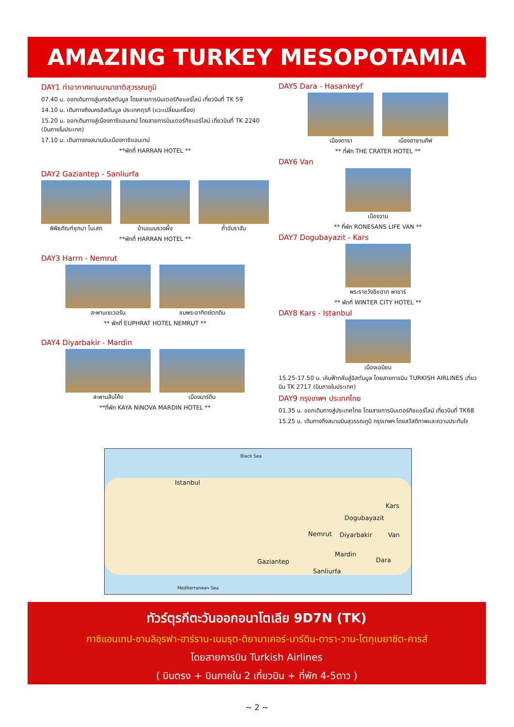AMAZING TURKEY MESOPOTAMIA 9D7N
DAY1 ท่าอากาศยานนานาชาติสุวรรณภูมิ
07.40 น. ออกเดินทางสู่นครอิสตันบูล โดยสายการบินเตอร์กิชแอร์ไลน์ เที่ยวบินที่ TK 59
14.10 น. เดินทางถึงนครอิสตันบูล ประเทศตุรกี (แวะเปลี่ยนเครื่อง)
15.20 น. ออกเดินทางสู่เมืองกาซิแอนเทป โดยสายการบินเตอร์กิชแอร์ไลน์ เที่ยวบินที่ TK 2240 (บินภายในประเทศ)
17.10 น. เดินทางถงสนามบินเมืองกาซิแอนเทป
**พักที่ HARRAN HOTEL **
DAY2 Gaziantep - Sanliurfa
พิพิธภัณฑ์ซุกมา โมเสก บ้านแบบรวงผึ้ง ถ้ำอับราฮัม
**พักที่ HARRAN HOTEL **
DAY3 Harrn - Nemrut
สะพานเซเวอรัน ชมพระอาทิตย์ตกดิน
** พักที่ EUPHRAT HOTEL NEMRUT **
DAY4 Diyarbakir - Mardin
สะพานสิบโค้ง เมืองมาร์ดิน
**ที่พัก KAYA NINOVA MARDIN HOTEL **
DAY5 Dara - Hasankeyf
เมืองดารา เมืองฮาซานคีฟ
** ที่พัก THE CRATER HOTEL **
DAY6 Van
เมืองวาน
** ที่พัก RONESANS LIFE VAN **
DAY7 Dogubayazit - Kars
พระราชวังอิชฮาก พาชาร์
** พักที่ WINTER CITY HOTEL **
DAY8 Kars - Istanbul
เมืองเอนิซม
15.25-17.50 น. เหินฟ้ากลับสู่อิสตันบูล โดยสายการบิน TURKISH AIRLINES เที่ยวบิน TK 2717 (บินภายในประเทศ)
DAY9 กรุงเทพฯ ประเทศไทย
01.35 น. ออกเดินทางสู่ประเทศไทย โดยสายการบินเตอร์กิชแอร์ไลน์ เที่ยวบินที่ TK68
15.25 น. เดินทางถึงสนามบินสุวรรณภูมิ กรุงเทพฯ โดยสวัสดิภาพและความประทับใจ
Black Sea
Istanbul
Kars
Dogubayazit
Nemrut Diyarbakir Van
Mardin
Gaziantep Dara
Sanliurfa
Mediterranean Sea
ทัวร์ตุรกีตะวันออกอนาโตเลีย 9D7N (TK)
กาซิแอนเทป-ซานลิอุรฟา-ฮาร์ราน-เนมรุต-ดิยาบาเคอร์-มาร์ดิน-ดารา-วาน-โตกุเบยาซิต-คารส์
โดยสายการบิน Turkish Airlines
( บินตรง + บินภายใน 2 เที่ยวบิน + ที่พัก 4-5ดาว )
~ 2 ~